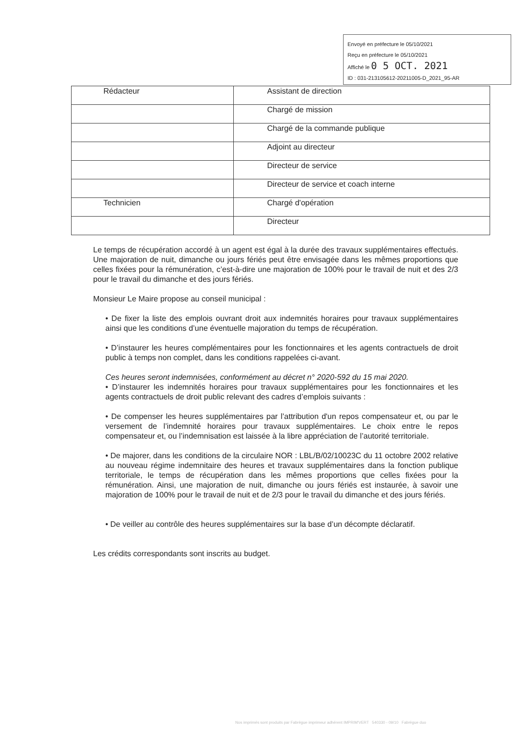Envoyé en préfecture le 05/10/2021
Reçu en préfecture le 05/10/2021
Affiché le 0 5 OCT. 2021
ID : 031-213105612-20211005-D_2021_95-AR
| Rédacteur | Assistant de direction |
| | Chargé de mission |
| | Chargé de la commande publique |
| | Adjoint au directeur |
| | Directeur de service |
| | Directeur de service et coach interne |
| Technicien | Chargé d'opération |
| | Directeur |
Le temps de récupération accordé à un agent est égal à la durée des travaux supplémentaires effectués. Une majoration de nuit, dimanche ou jours fériés peut être envisagée dans les mêmes proportions que celles fixées pour la rémunération, c’est-à-dire une majoration de 100% pour le travail de nuit et des 2/3 pour le travail du dimanche et des jours fériés.
Monsieur Le Maire propose au conseil municipal :
• De fixer la liste des emplois ouvrant droit aux indemnités horaires pour travaux supplémentaires ainsi que les conditions d’une éventuelle majoration du temps de récupération.
• D’instaurer les heures complémentaires pour les fonctionnaires et les agents contractuels de droit public à temps non complet, dans les conditions rappelées ci-avant.
Ces heures seront indemnisées, conformément au décret n° 2020-592 du 15 mai 2020.
• D’instaurer les indemnités horaires pour travaux supplémentaires pour les fonctionnaires et les agents contractuels de droit public relevant des cadres d’emplois suivants :
• De compenser les heures supplémentaires par l’attribution d'un repos compensateur et, ou par le versement de l’indemnité horaires pour travaux supplémentaires. Le choix entre le repos compensateur et, ou l’indemnisation est laissée à la libre appréciation de l’autorité territoriale.
• De majorer, dans les conditions de la circulaire NOR : LBL/B/02/10023C du 11 octobre 2002 relative au nouveau régime indemnitaire des heures et travaux supplémentaires dans la fonction publique territoriale, le temps de récupération dans les mêmes proportions que celles fixées pour la rémunération. Ainsi, une majoration de nuit, dimanche ou jours fériés est instaurée, à savoir une majoration de 100% pour le travail de nuit et de 2/3 pour le travail du dimanche et des jours fériés.
• De veiller au contrôle des heures supplémentaires sur la base d’un décompte déclaratif.
Les crédits correspondants sont inscrits au budget.
Nos imprimés sont produits par Fabrègue imprimeur adhérent IMPRIM'VERT 540330 - 09/10 Fabrègue duo